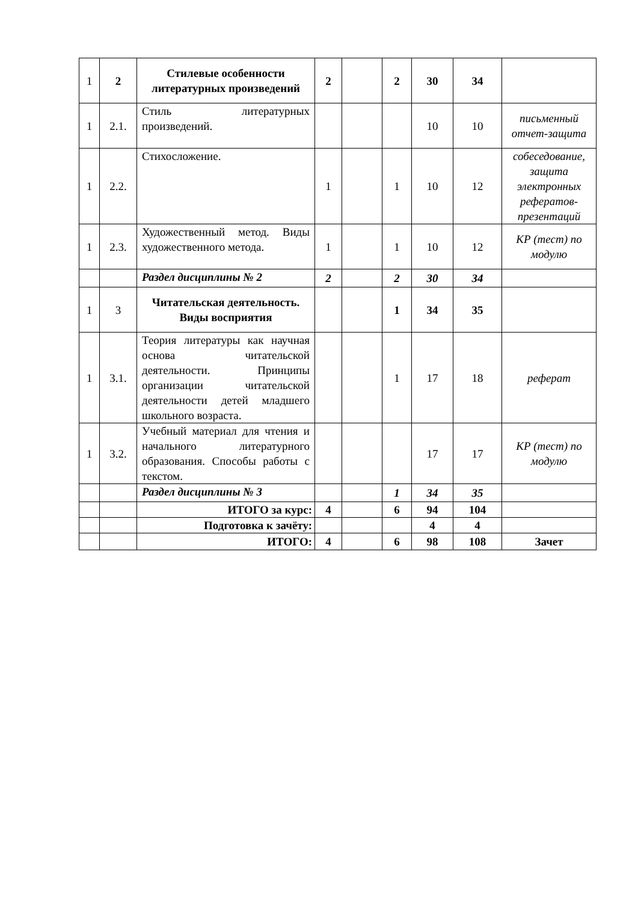| 1 | 2 | Стилевые особенности литературных произведений | 2 | | 2 | 30 | 34 | |
| 1 | 2.1. | Стиль литературных произведений. | | | | 10 | 10 | письменный отчет-защита |
| 1 | 2.2. | Стихосложение. | 1 | | 1 | 10 | 12 | собеседование, защита электронных рефератов-презентаций |
| 1 | 2.3. | Художественный метод. Виды художественного метода. | 1 | | 1 | 10 | 12 | КР (тест) по модулю |
| | | Раздел дисциплины № 2 | 2 | | 2 | 30 | 34 | |
| 1 | 3 | Читательская деятельность. Виды восприятия | | | 1 | 34 | 35 | |
| 1 | 3.1. | Теория литературы как научная основа читательской деятельности. Принципы организации читательской деятельности детей младшего школьного возраста. | | | 1 | 17 | 18 | реферат |
| 1 | 3.2. | Учебный материал для чтения и начального литературного образования. Способы работы с текстом. | | | | 17 | 17 | КР (тест) по модулю |
| | | Раздел дисциплины № 3 | | | 1 | 34 | 35 | |
| | | ИТОГО за курс: | 4 | | 6 | 94 | 104 | |
| | | Подготовка к зачёту: | | | | 4 | 4 | |
| | | ИТОГО: | 4 | | 6 | 98 | 108 | Зачет |